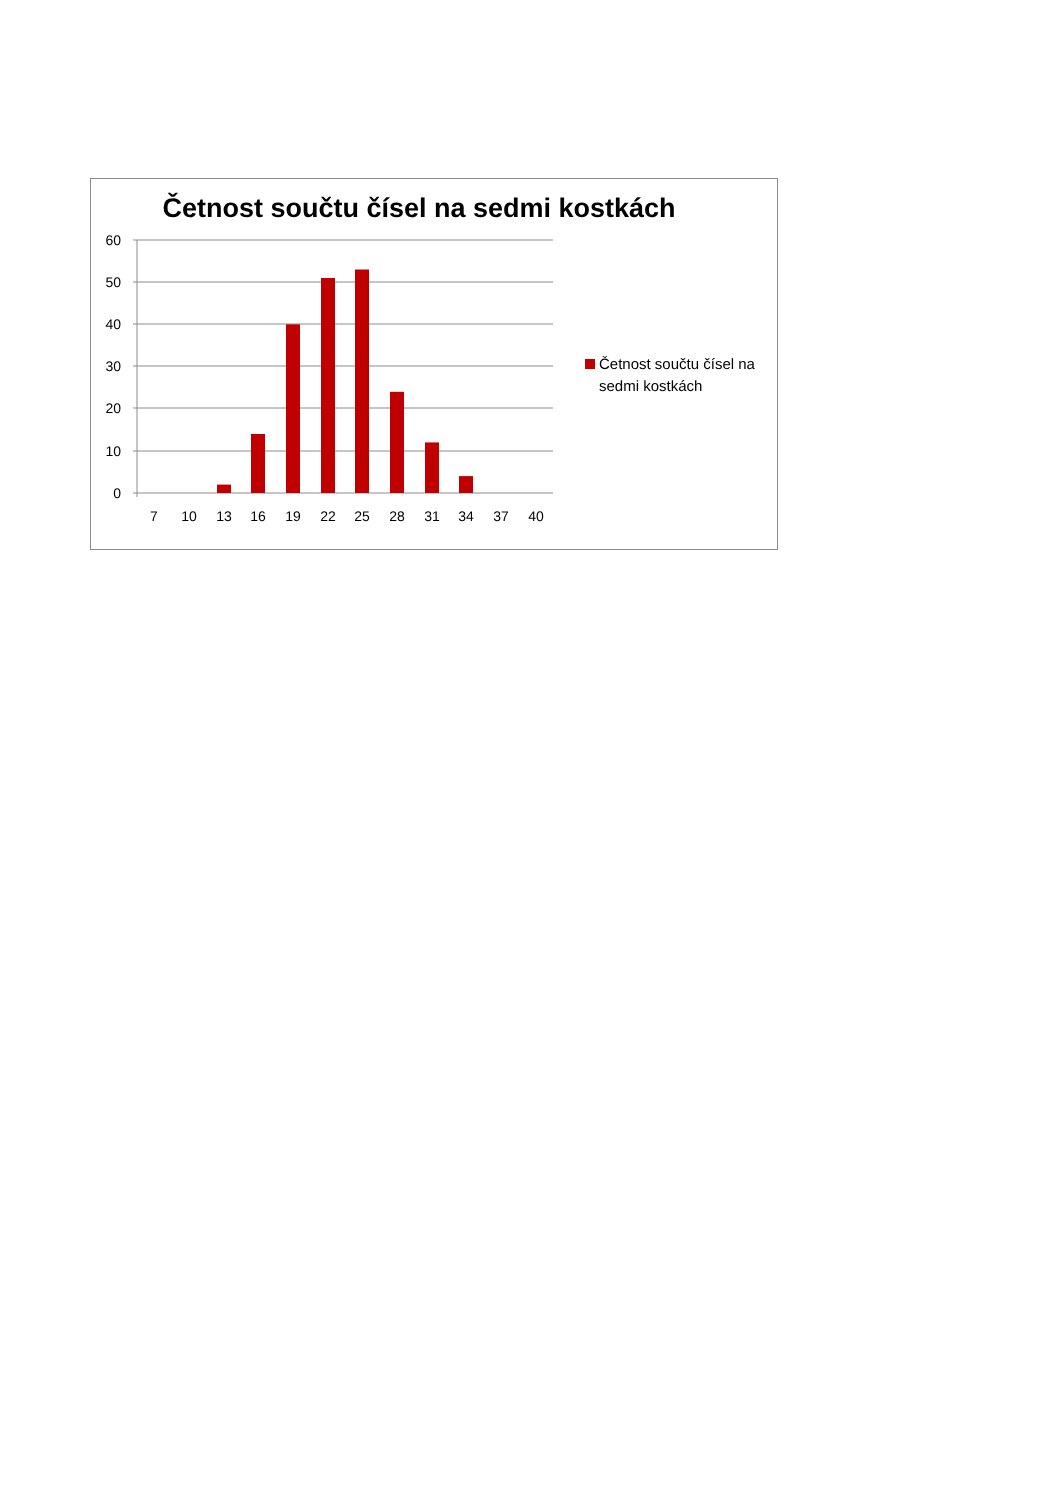Četnost součtu čísel na sedmi kostkách
60
50
40
30
20
10
0
7
10
13
16
19
22
25
28
31
34
37
40
Četnost součtu čísel na
sedmi kostkách